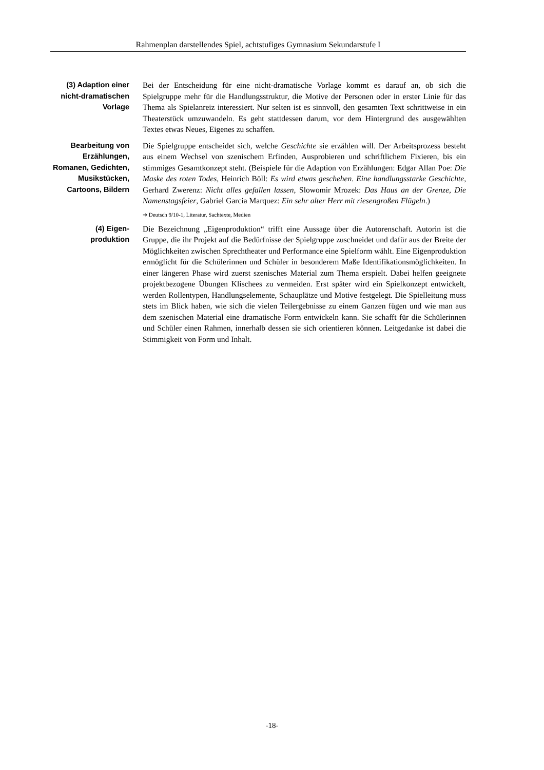Rahmenplan darstellendes Spiel, achtstufiges Gymnasium Sekundarstufe I
(3) Adaption einer nicht-dramatischen Vorlage
Bei der Entscheidung für eine nicht-dramatische Vorlage kommt es darauf an, ob sich die Spielgruppe mehr für die Handlungsstruktur, die Motive der Personen oder in erster Linie für das Thema als Spielanreiz interessiert. Nur selten ist es sinnvoll, den gesamten Text schrittweise in ein Theaterstück umzuwandeln. Es geht stattdessen darum, vor dem Hintergrund des ausgewählten Textes etwas Neues, Eigenes zu schaffen.
Bearbeitung von Erzählungen, Romanen, Gedichten, Musikstücken, Cartoons, Bildern
Die Spielgruppe entscheidet sich, welche Geschichte sie erzählen will. Der Arbeitsprozess besteht aus einem Wechsel von szenischem Erfinden, Ausprobieren und schriftlichem Fixieren, bis ein stimmiges Gesamtkonzept steht. (Beispiele für die Adaption von Erzählungen: Edgar Allan Poe: Die Maske des roten Todes, Heinrich Böll: Es wird etwas geschehen. Eine handlungsstarke Geschichte, Gerhard Zwerenz: Nicht alles gefallen lassen, Slowomir Mrozek: Das Haus an der Grenze, Die Namenstagsfeier, Gabriel Garcia Marquez: Ein sehr alter Herr mit riesengroßen Flügeln.)
➔ Deutsch 9/10-1, Literatur, Sachtexte, Medien
(4) Eigen-
produktion
Die Bezeichnung „Eigenproduktion“ trifft eine Aussage über die Autorenschaft. Autorin ist die Gruppe, die ihr Projekt auf die Bedürfnisse der Spielgruppe zuschneidet und dafür aus der Breite der Möglichkeiten zwischen Sprechtheater und Performance eine Spielform wählt. Eine Eigenproduktion ermöglicht für die Schülerinnen und Schüler in besonderem Maße Identifikationsmöglichkeiten. In einer längeren Phase wird zuerst szenisches Material zum Thema erspielt. Dabei helfen geeignete projektbezogene Übungen Klischees zu vermeiden. Erst später wird ein Spielkonzept entwickelt, werden Rollentypen, Handlungselemente, Schauplätze und Motive festgelegt. Die Spielleitung muss stets im Blick haben, wie sich die vielen Teilergebnisse zu einem Ganzen fügen und wie man aus dem szenischen Material eine dramatische Form entwickeln kann. Sie schafft für die Schülerinnen und Schüler einen Rahmen, innerhalb dessen sie sich orientieren können. Leitgedanke ist dabei die Stimmigkeit von Form und Inhalt.
-18-